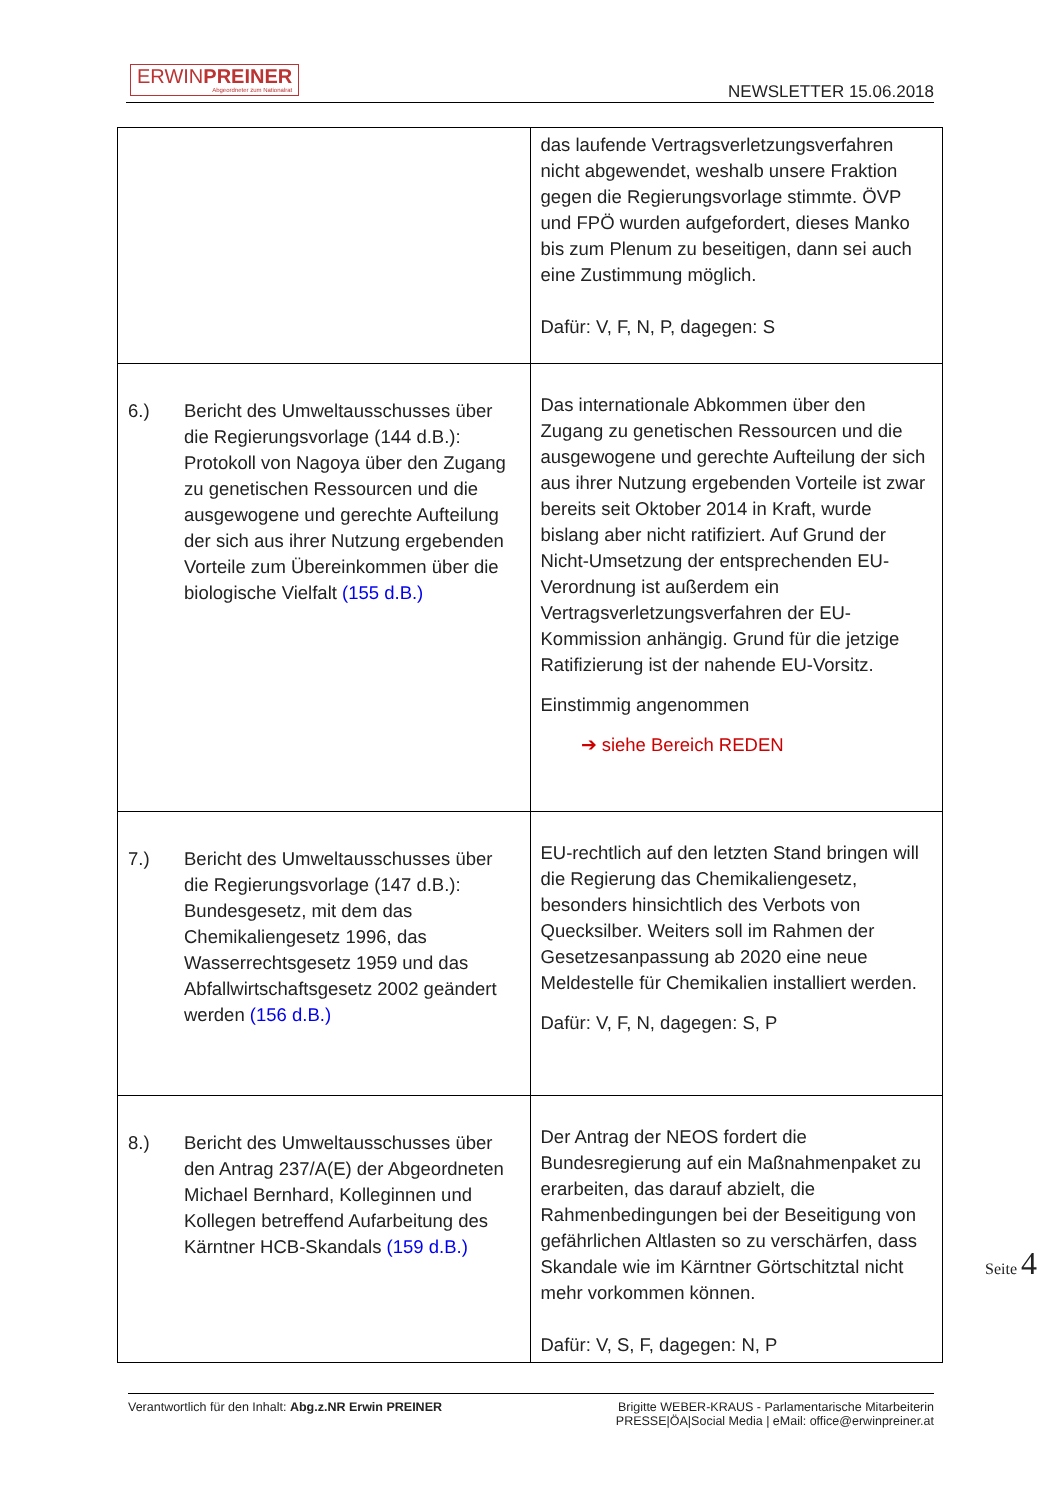ERWINPREINER
Abgeordneter zum Nationalrat
NEWSLETTER 15.06.2018
| | das laufende Vertragsverletzungsverfahren nicht abgewendet, weshalb unsere Fraktion gegen die Regierungsvorlage stimmte. ÖVP und FPÖ wurden aufgefordert, dieses Manko bis zum Plenum zu beseitigen, dann sei auch eine Zustimmung möglich. Dafür: V, F, N, P, dagegen: S |
| 6.) Bericht des Umweltausschusses über die Regierungsvorlage (144 d.B.): Protokoll von Nagoya über den Zugang zu genetischen Ressourcen und die ausgewogene und gerechte Aufteilung der sich aus ihrer Nutzung ergebenden Vorteile zum Übereinkommen über die biologische Vielfalt (155 d.B.) | Das internationale Abkommen über den Zugang zu genetischen Ressourcen und die ausgewogene und gerechte Aufteilung der sich aus ihrer Nutzung ergebenden Vorteile ist zwar bereits seit Oktober 2014 in Kraft, wurde bislang aber nicht ratifiziert. Auf Grund der Nicht-Umsetzung der entsprechenden EU-Verordnung ist außerdem ein Vertragsverletzungsverfahren der EU-Kommission anhängig. Grund für die jetzige Ratifizierung ist der nahende EU-Vorsitz. Einstimmig angenommen ➔ siehe Bereich REDEN |
| 7.) Bericht des Umweltausschusses über die Regierungsvorlage (147 d.B.): Bundesgesetz, mit dem das Chemikaliengesetz 1996, das Wasserrechtsgesetz 1959 und das Abfallwirtschaftsgesetz 2002 geändert werden (156 d.B.) | EU-rechtlich auf den letzten Stand bringen will die Regierung das Chemikaliengesetz, besonders hinsichtlich des Verbots von Quecksilber. Weiters soll im Rahmen der Gesetzesanpassung ab 2020 eine neue Meldestelle für Chemikalien installiert werden. Dafür: V, F, N, dagegen: S, P |
| 8.) Bericht des Umweltausschusses über den Antrag 237/A(E) der Abgeordneten Michael Bernhard, Kolleginnen und Kollegen betreffend Aufarbeitung des Kärntner HCB-Skandals (159 d.B.) | Der Antrag der NEOS fordert die Bundesregierung auf ein Maßnahmenpaket zu erarbeiten, das darauf abzielt, die Rahmenbedingungen bei der Beseitigung von gefährlichen Altlasten so zu verschärfen, dass Skandale wie im Kärntner Görtschitztal nicht mehr vorkommen können. Dafür: V, S, F, dagegen: N, P |
Seite 4
Verantwortlich für den Inhalt: Abg.z.NR Erwin PREINER
Brigitte WEBER-KRAUS - Parlamentarische Mitarbeiterin
PRESSE|ÖA|Social Media | eMail: office@erwinpreiner.at